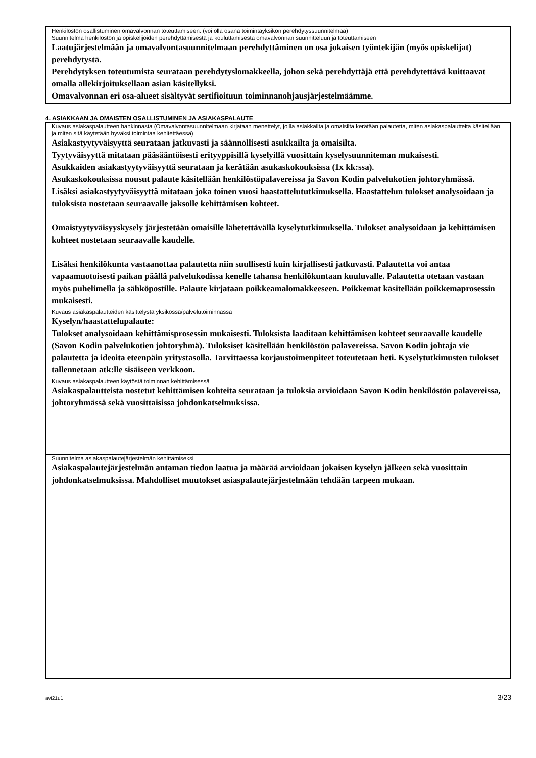Henkilöstön osallistuminen omavalvonnan toteuttamiseen: (voi olla osana toimintayksikön perehdytyssuunnitelmaa)
Suunnitelma henkilöstön ja opiskelijoiden perehdyttämisestä ja kouluttamisesta omavalvonnan suunnitteluun ja toteuttamiseen
Laatujärjestelmään ja omavalvontasuunnitelmaan perehdyttäminen on osa jokaisen työntekijän (myös opiskelijat) perehdytystä.
Perehdytyksen toteutumista seurataan perehdytyslomakkeella, johon sekä perehdyttäjä että perehdytettävä kuittaavat omalla allekirjoituksellaan asian käsitellyksi.
Omavalvonnan eri osa-alueet sisältyvät sertifioituun toiminnanohjausjärjestelmäämme.
4. ASIAKKAAN JA OMAISTEN OSALLISTUMINEN JA ASIAKASPALAUTE
Kuvaus asiakaspalautteen hankinnasta (Omavalvontasuunnitelmaan kirjataan menettelyt, joilla asiakkailta ja omaisilta kerätään palautetta, miten asiakaspalautteita käsitellään ja miten sitä käytetään hyväksi toimintaa kehitettäessä)
Asiakastyytyväisyyttä seurataan jatkuvasti ja säännöllisesti asukkailta ja omaisilta.
Tyytyväisyyttä mitataan pääsääntöisesti erityyppisillä kyselyillä vuosittain kyselysuunniteman mukaisesti.
Asukkaiden asiakastyytyväisyyttä seurataan ja kerätään asukaskokouksissa (1x kk:ssa).
Asukaskokouksissa nousut palaute käsitellään henkilöstöpalavereissa ja Savon Kodin palvelukotien johtoryhmässä.
Lisäksi asiakastyytyväisyyttä mitataan joka toinen vuosi haastattelututkimuksella. Haastattelun tulokset analysoidaan ja tuloksista nostetaan seuraavalle jaksolle kehittämisen kohteet.
Omaistyytyväisyyskysely järjestetään omaisille lähetettävällä kyselytutkimuksella. Tulokset analysoidaan ja kehittämisen kohteet nostetaan seuraavalle kaudelle.
Lisäksi henkilökunta vastaanottaa palautetta niin suullisesti kuin kirjallisesti jatkuvasti. Palautetta voi antaa vapaamuotoisesti paikan päällä palvelukodissa kenelle tahansa henkilökuntaan kuuluvalle. Palautetta otetaan vastaan myös puhelimella ja sähköpostille. Palaute kirjataan poikkeamalomakkeeseen. Poikkemat käsitellään poikkemaprosessin mukaisesti.
Kuvaus asiakaspalautteiden käsittelystä yksikössä/palvelutoiminnassa
Kyselyn/haastattelupalaute:
Tulokset analysoidaan kehittämisprosessin mukaisesti. Tuloksista laaditaan kehittämisen kohteet seuraavalle kaudelle (Savon Kodin palvelukotien johtoryhmä). Tuloksiset käsitellään henkilöstön palavereissa. Savon Kodin johtaja vie palautetta ja ideoita eteenpäin yritystasolla. Tarvittaessa korjaustoimenpiteet toteutetaan heti. Kyselytutkimusten tulokset tallennetaan atk:lle sisäiseen verkkoon.
Kuvaus asiakaspalautteen käytöstä toiminnan kehittämisessä
Asiakaspalautteista nostetut kehittämisen kohteita seurataan ja tuloksia arvioidaan Savon Kodin henkilöstön palavereissa, johtoryhmässä sekä vuosittaisissa johdonkatselmuksissa.
Suunnitelma asiakaspalautejärjestelmän kehittämiseksi
Asiakaspalautejärjestelmän antaman tiedon laatua ja määrää arvioidaan jokaisen kyselyn jälkeen sekä vuosittain johdonkatselmuksissa. Mahdolliset muutokset asiaspalautejärjestelmään tehdään tarpeen mukaan.
avi21u1 3/23